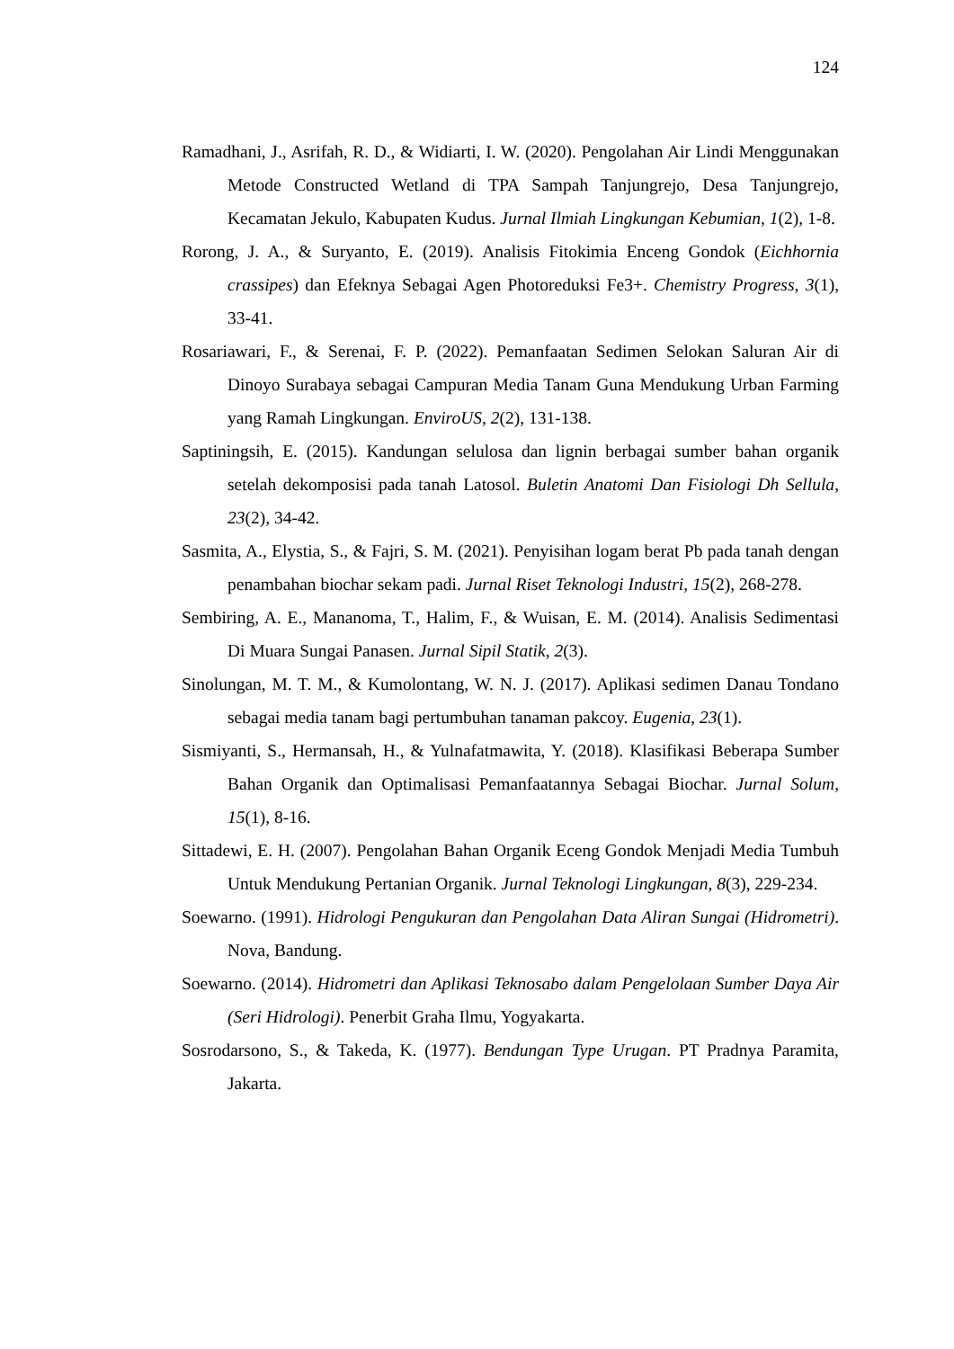124
Ramadhani, J., Asrifah, R. D., & Widiarti, I. W. (2020). Pengolahan Air Lindi Menggunakan Metode Constructed Wetland di TPA Sampah Tanjungrejo, Desa Tanjungrejo, Kecamatan Jekulo, Kabupaten Kudus. Jurnal Ilmiah Lingkungan Kebumian, 1(2), 1-8.
Rorong, J. A., & Suryanto, E. (2019). Analisis Fitokimia Enceng Gondok (Eichhornia crassipes) dan Efeknya Sebagai Agen Photoreduksi Fe3+. Chemistry Progress, 3(1), 33-41.
Rosariawari, F., & Serenai, F. P. (2022). Pemanfaatan Sedimen Selokan Saluran Air di Dinoyo Surabaya sebagai Campuran Media Tanam Guna Mendukung Urban Farming yang Ramah Lingkungan. EnviroUS, 2(2), 131-138.
Saptiningsih, E. (2015). Kandungan selulosa dan lignin berbagai sumber bahan organik setelah dekomposisi pada tanah Latosol. Buletin Anatomi Dan Fisiologi Dh Sellula, 23(2), 34-42.
Sasmita, A., Elystia, S., & Fajri, S. M. (2021). Penyisihan logam berat Pb pada tanah dengan penambahan biochar sekam padi. Jurnal Riset Teknologi Industri, 15(2), 268-278.
Sembiring, A. E., Mananoma, T., Halim, F., & Wuisan, E. M. (2014). Analisis Sedimentasi Di Muara Sungai Panasen. Jurnal Sipil Statik, 2(3).
Sinolungan, M. T. M., & Kumolontang, W. N. J. (2017). Aplikasi sedimen Danau Tondano sebagai media tanam bagi pertumbuhan tanaman pakcoy. Eugenia, 23(1).
Sismiyanti, S., Hermansah, H., & Yulnafatmawita, Y. (2018). Klasifikasi Beberapa Sumber Bahan Organik dan Optimalisasi Pemanfaatannya Sebagai Biochar. Jurnal Solum, 15(1), 8-16.
Sittadewi, E. H. (2007). Pengolahan Bahan Organik Eceng Gondok Menjadi Media Tumbuh Untuk Mendukung Pertanian Organik. Jurnal Teknologi Lingkungan, 8(3), 229-234.
Soewarno. (1991). Hidrologi Pengukuran dan Pengolahan Data Aliran Sungai (Hidrometri). Nova, Bandung.
Soewarno. (2014). Hidrometri dan Aplikasi Teknosabo dalam Pengelolaan Sumber Daya Air (Seri Hidrologi). Penerbit Graha Ilmu, Yogyakarta.
Sosrodarsono, S., & Takeda, K. (1977). Bendungan Type Urugan. PT Pradnya Paramita, Jakarta.